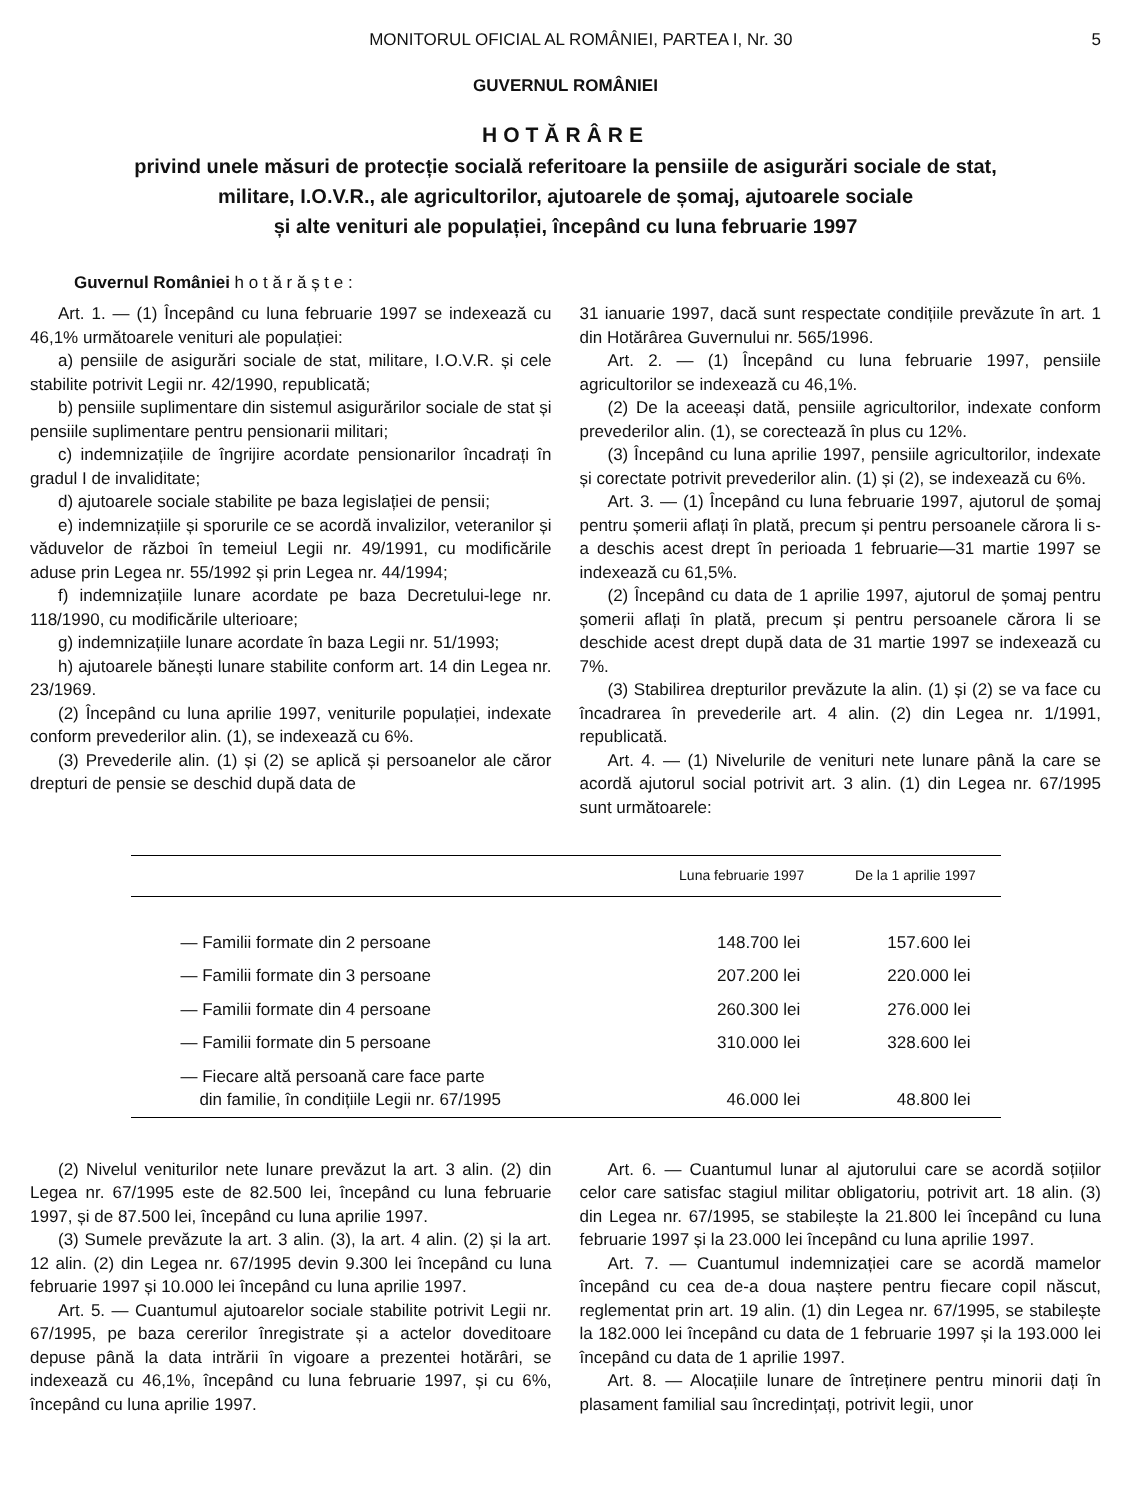MONITORUL OFICIAL AL ROMÂNIEI, PARTEA I, Nr. 30 5
GUVERNUL ROMÂNIEI
HOTĂRÂRE
privind unele măsuri de protecție socială referitoare la pensiile de asigurări sociale de stat,
militare, I.O.V.R., ale agricultorilor, ajutoarele de șomaj, ajutoarele sociale
și alte venituri ale populației, începând cu luna februarie 1997
Guvernul României h o t ă r ă ș t e :
Art. 1. — (1) Începând cu luna februarie 1997 se indexează cu 46,1% următoarele venituri ale populației:
a) pensiile de asigurări sociale de stat, militare, I.O.V.R. și cele stabilite potrivit Legii nr. 42/1990, republicată;
b) pensiile suplimentare din sistemul asigurărilor sociale de stat și pensiile suplimentare pentru pensionarii militari;
c) indemnizațiile de îngrijire acordate pensionarilor încadrați în gradul I de invaliditate;
d) ajutoarele sociale stabilite pe baza legislației de pensii;
e) indemnizațiile și sporurile ce se acordă invalizilor, veteranilor și văduvelor de război în temeiul Legii nr. 49/1991, cu modificările aduse prin Legea nr. 55/1992 și prin Legea nr. 44/1994;
f) indemnizațiile lunare acordate pe baza Decretului-lege nr. 118/1990, cu modificările ulterioare;
g) indemnizațiile lunare acordate în baza Legii nr. 51/1993;
h) ajutoarele bănești lunare stabilite conform art. 14 din Legea nr. 23/1969.
(2) Începând cu luna aprilie 1997, veniturile populației, indexate conform prevederilor alin. (1), se indexează cu 6%.
(3) Prevederile alin. (1) și (2) se aplică și persoanelor ale căror drepturi de pensie se deschid după data de
31 ianuarie 1997, dacă sunt respectate condițiile prevăzute în art. 1 din Hotărârea Guvernului nr. 565/1996.
Art. 2. — (1) Începând cu luna februarie 1997, pensiile agricultorilor se indexează cu 46,1%.
(2) De la aceeași dată, pensiile agricultorilor, indexate conform prevederilor alin. (1), se corectează în plus cu 12%.
(3) Începând cu luna aprilie 1997, pensiile agricultorilor, indexate și corectate potrivit prevederilor alin. (1) și (2), se indexează cu 6%.
Art. 3. — (1) Începând cu luna februarie 1997, ajutorul de șomaj pentru șomerii aflați în plată, precum și pentru persoanele cărora li s-a deschis acest drept în perioada 1 februarie—31 martie 1997 se indexează cu 61,5%.
(2) Începând cu data de 1 aprilie 1997, ajutorul de șomaj pentru șomerii aflați în plată, precum și pentru persoanele cărora li se deschide acest drept după data de 31 martie 1997 se indexează cu 7%.
(3) Stabilirea drepturilor prevăzute la alin. (1) și (2) se va face cu încadrarea în prevederile art. 4 alin. (2) din Legea nr. 1/1991, republicată.
Art. 4. — (1) Nivelurile de venituri nete lunare până la care se acordă ajutorul social potrivit art. 3 alin. (1) din Legea nr. 67/1995 sunt următoarele:
| | Luna februarie 1997 | De la 1 aprilie 1997 |
| --- | --- | --- |
| — Familii formate din 2 persoane | 148.700 lei | 157.600 lei |
| — Familii formate din 3 persoane | 207.200 lei | 220.000 lei |
| — Familii formate din 4 persoane | 260.300 lei | 276.000 lei |
| — Familii formate din 5 persoane | 310.000 lei | 328.600 lei |
| — Fiecare altă persoană care face parte din familie, în condițiile Legii nr. 67/1995 | 46.000 lei | 48.800 lei |
(2) Nivelul veniturilor nete lunare prevăzut la art. 3 alin. (2) din Legea nr. 67/1995 este de 82.500 lei, începând cu luna februarie 1997, și de 87.500 lei, începând cu luna aprilie 1997.
(3) Sumele prevăzute la art. 3 alin. (3), la art. 4 alin. (2) și la art. 12 alin. (2) din Legea nr. 67/1995 devin 9.300 lei începând cu luna februarie 1997 și 10.000 lei începând cu luna aprilie 1997.
Art. 5. — Cuantumul ajutoarelor sociale stabilite potrivit Legii nr. 67/1995, pe baza cererilor înregistrate și a actelor doveditoare depuse până la data intrării în vigoare a prezentei hotărâri, se indexează cu 46,1%, începând cu luna februarie 1997, și cu 6%, începând cu luna aprilie 1997.
Art. 6. — Cuantumul lunar al ajutorului care se acordă soțiilor celor care satisfac stagiul militar obligatoriu, potrivit art. 18 alin. (3) din Legea nr. 67/1995, se stabilește la 21.800 lei începând cu luna februarie 1997 și la 23.000 lei începând cu luna aprilie 1997.
Art. 7. — Cuantumul indemnizației care se acordă mamelor începând cu cea de-a doua naștere pentru fiecare copil născut, reglementat prin art. 19 alin. (1) din Legea nr. 67/1995, se stabilește la 182.000 lei începând cu data de 1 februarie 1997 și la 193.000 lei începând cu data de 1 aprilie 1997.
Art. 8. — Alocațiile lunare de întreținere pentru minorii dați în plasament familial sau încredințați, potrivit legii, unor